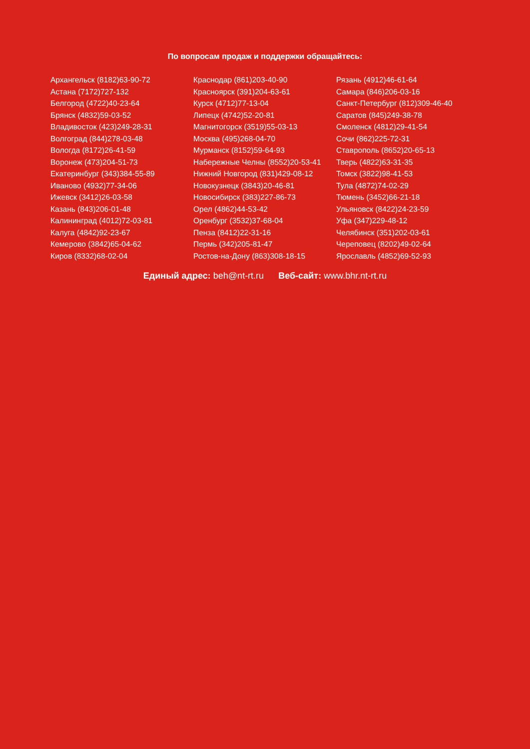По вопросам продаж и поддержки обращайтесь:
Архангельск (8182)63-90-72
Астана (7172)727-132
Белгород (4722)40-23-64
Брянск (4832)59-03-52
Владивосток (423)249-28-31
Волгоград (844)278-03-48
Вологда (8172)26-41-59
Воронеж (473)204-51-73
Екатеринбург (343)384-55-89
Иваново (4932)77-34-06
Ижевск (3412)26-03-58
Казань (843)206-01-48
Калининград (4012)72-03-81
Калуга (4842)92-23-67
Кемерово (3842)65-04-62
Киров (8332)68-02-04
Краснодар (861)203-40-90
Красноярск (391)204-63-61
Курск (4712)77-13-04
Липецк (4742)52-20-81
Магнитогорск (3519)55-03-13
Москва (495)268-04-70
Мурманск (8152)59-64-93
Набережные Челны (8552)20-53-41
Нижний Новгород (831)429-08-12
Новокузнецк (3843)20-46-81
Новосибирск (383)227-86-73
Орел (4862)44-53-42
Оренбург (3532)37-68-04
Пенза (8412)22-31-16
Пермь (342)205-81-47
Ростов-на-Дону (863)308-18-15
Рязань (4912)46-61-64
Самара (846)206-03-16
Санкт-Петербург (812)309-46-40
Саратов (845)249-38-78
Смоленск (4812)29-41-54
Сочи (862)225-72-31
Ставрополь (8652)20-65-13
Тверь (4822)63-31-35
Томск (3822)98-41-53
Тула (4872)74-02-29
Тюмень (3452)66-21-18
Ульяновск (8422)24-23-59
Уфа (347)229-48-12
Челябинск (351)202-03-61
Череповец (8202)49-02-64
Ярославль (4852)69-52-93
Единый адрес: beh@nt-rt.ru Веб-сайт: www.bhr.nt-rt.ru